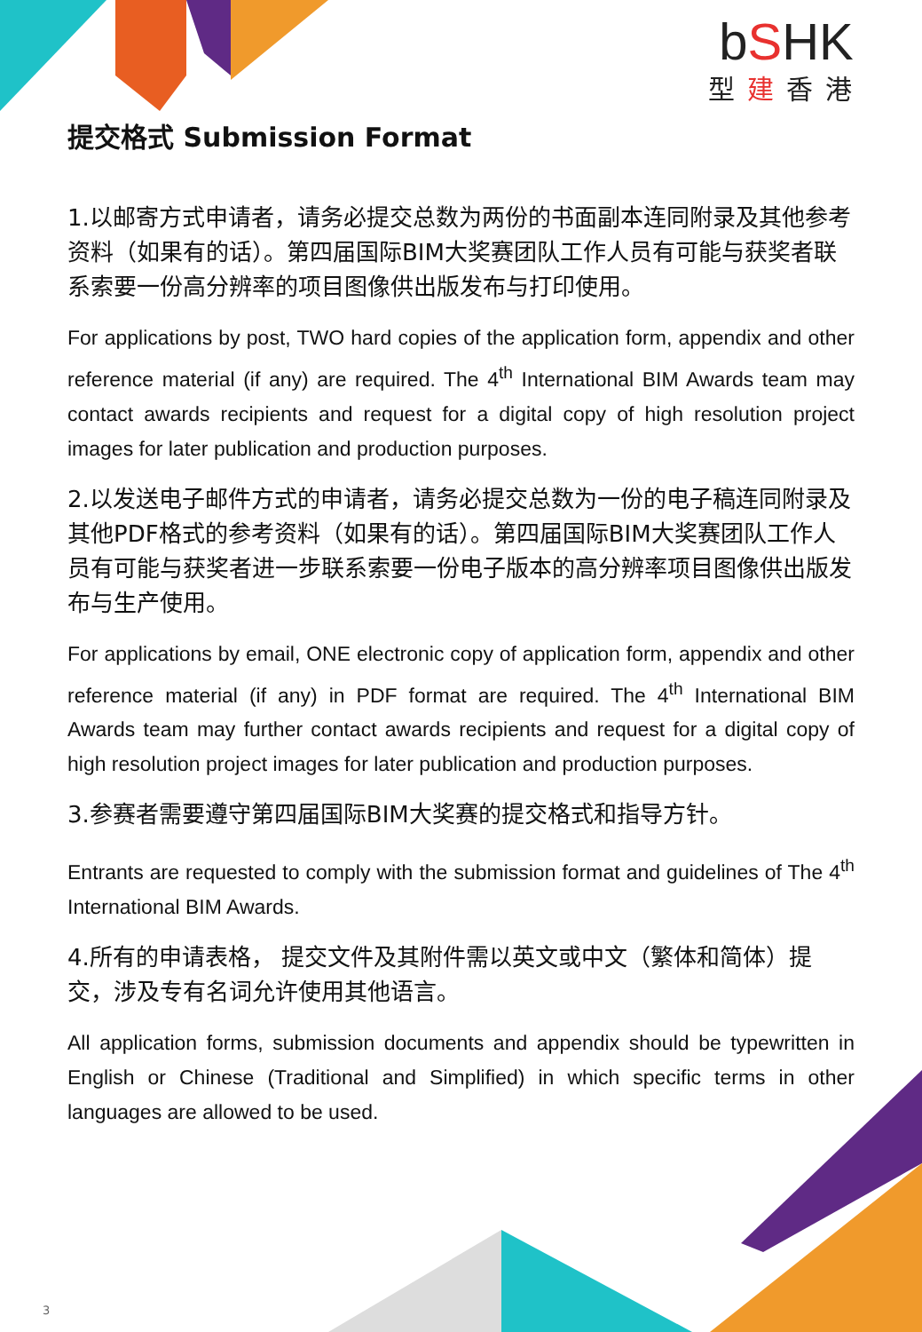bSHK
型建香港
提交格式 Submission Format
1.以邮寄方式申请者，请务必提交总数为两份的书面副本连同附录及其他参考资料（如果有的话）。第四届国际BIM大奖赛团队工作人员有可能与获奖者联系索要一份高分辨率的项目图像供出版发布与打印使用。
For applications by post, TWO hard copies of the application form, appendix and other reference material (if any) are required. The 4<sup>th</sup> International BIM Awards team may contact awards recipients and request for a digital copy of high resolution project images for later publication and production purposes.
2.以发送电子邮件方式的申请者，请务必提交总数为一份的电子稿连同附录及其他PDF格式的参考资料（如果有的话）。第四届国际BIM大奖赛团队工作人员有可能与获奖者进一步联系索要一份电子版本的高分辨率项目图像供出版发布与生产使用。
For applications by email, ONE electronic copy of application form, appendix and other reference material (if any) in PDF format are required. The 4<sup>th</sup> International BIM Awards team may further contact awards recipients and request for a digital copy of high resolution project images for later publication and production purposes.
3.参赛者需要遵守第四届国际BIM大奖赛的提交格式和指导方针。
Entrants are requested to comply with the submission format and guidelines of The 4<sup>th</sup> International BIM Awards.
4.所有的申请表格， 提交文件及其附件需以英文或中文（繁体和简体）提交，涉及专有名词允许使用其他语言。
All application forms, submission documents and appendix should be typewritten in English or Chinese (Traditional and Simplified) in which specific terms in other languages are allowed to be used.
3